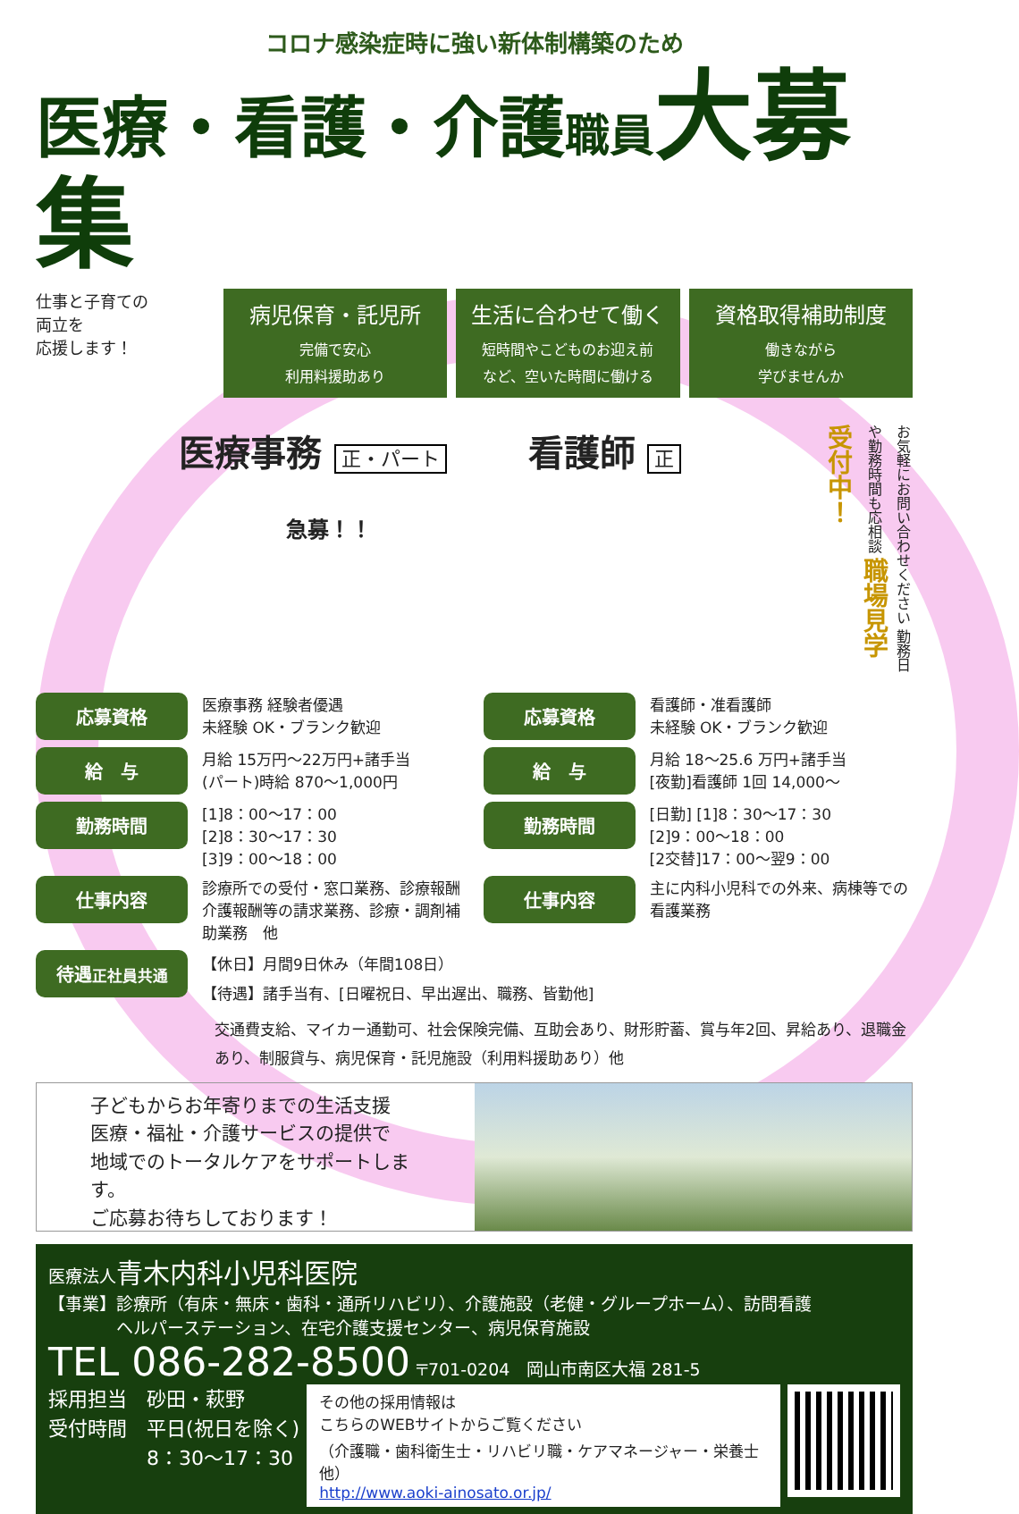コロナ感染症時に強い新体制構築のため
医療・看護・介護職員 大募集
仕事と子育ての
両立を
応援します！
病児保育・託児所
完備で安心
利用料援助あり
生活に合わせて働く
短時間やこどものお迎え前
など、空いた時間に働ける
資格取得補助制度
働きながら
学びませんか
医療事務 正・パート
急募！！
看護師 正
お気軽にお問い合わせください 勤務日や勤務時間も応相談 職場見学 受付中！
応募資格
医療事務 経験者優遇
未経験 OK・ブランク歓迎
給　与
月給 15万円～22万円+諸手当
(パート)時給 870～1,000円
勤務時間
[1]8：00～17：00
[2]8：30～17：30
[3]9：00～18：00
仕事内容
診療所での受付・窓口業務、診療報酬介護報酬等の請求業務、診療・調剤補助業務　他
応募資格
看護師・准看護師
未経験 OK・ブランク歓迎
給　与
月給 18～25.6 万円+諸手当
[夜勤]看護師 1回 14,000～
勤務時間
[日勤] [1]8：30～17：30
[2]9：00～18：00
[2交替]17：00～翌9：00
仕事内容
主に内科小児科での外来、病棟等での看護業務
待遇正社員共通
【休日】月間9日休み（年間108日）
【待遇】諸手当有、[日曜祝日、早出遅出、職務、皆勤他]
交通費支給、マイカー通勤可、社会保険完備、互助会あり、財形貯蓄、賞与年2回、昇給あり、退職金あり、制服貸与、病児保育・託児施設（利用料援助あり）他
子どもからお年寄りまでの生活支援
医療・福祉・介護サービスの提供で
地域でのトータルケアをサポートします。
ご応募お待ちしております！
医療法人青木内科小児科医院
【事業】診療所（有床・無床・歯科・通所リハビリ）、介護施設（老健・グループホーム）、訪問看護
　　　　ヘルパーステーション、在宅介護支援センター、病児保育施設
TEL 086-282-8500 〒701-0204　岡山市南区大福 281-5
採用担当　砂田・萩野
受付時間　平日(祝日を除く)
　　　　　8：30～17：30
その他の採用情報は
こちらのWEBサイトからご覧ください
（介護職・歯科衛生士・リハビリ職・ケアマネージャー・栄養士 他）
http://www.aoki-ainosato.or.jp/